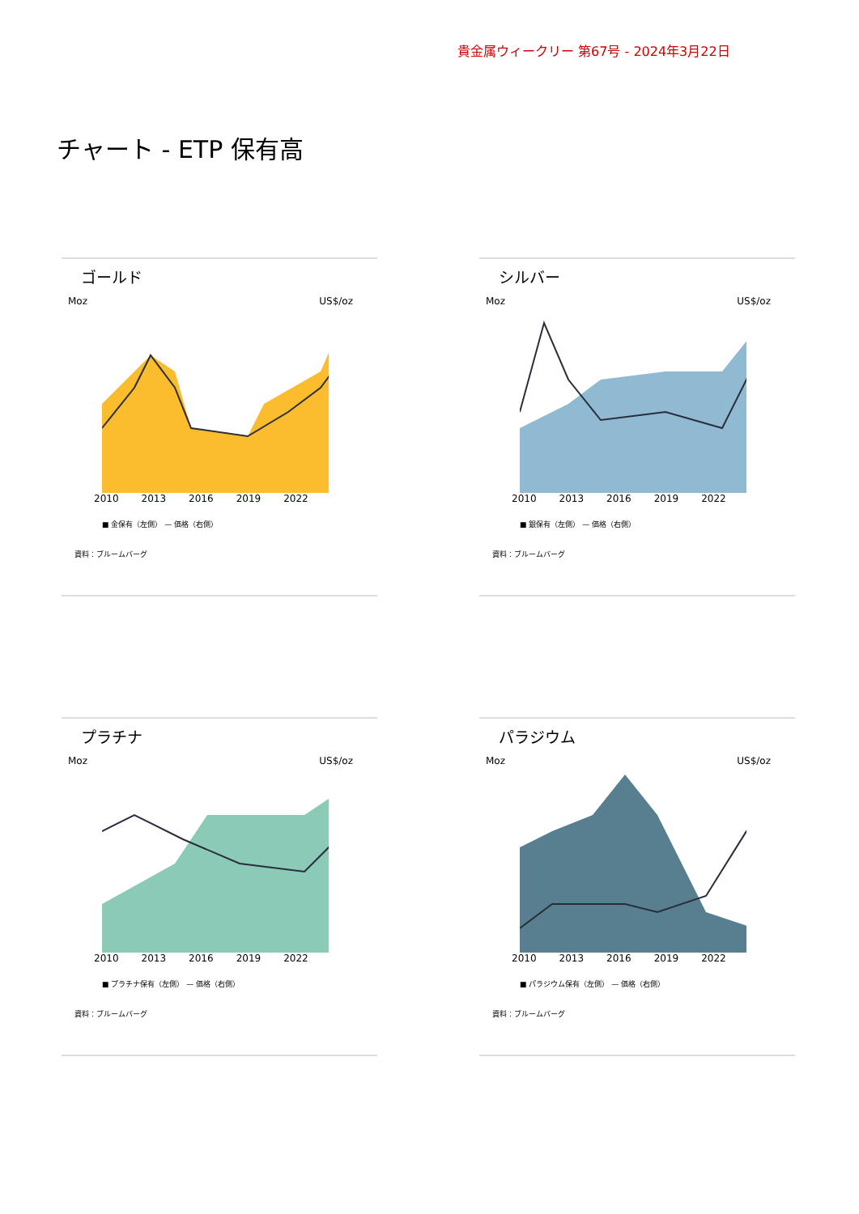貴金属ウィークリー 第67号 - 2024年3月22日
チャート - ETP 保有高
ゴールド
Moz US$/oz
2010 2013 2016 2019 2022
■ 金保有（左側） — 価格（右側）
資料：ブルームバーグ
シルバー
Moz US$/oz
2010 2013 2016 2019 2022
■ 銀保有（左側） — 価格（右側）
資料：ブルームバーグ
プラチナ
Moz US$/oz
2010 2013 2016 2019 2022
■ プラチナ保有（左側） — 価格（右側）
資料：ブルームバーグ
パラジウム
Moz US$/oz
2010 2013 2016 2019 2022
■ パラジウム保有（左側） — 価格（右側）
資料：ブルームバーグ